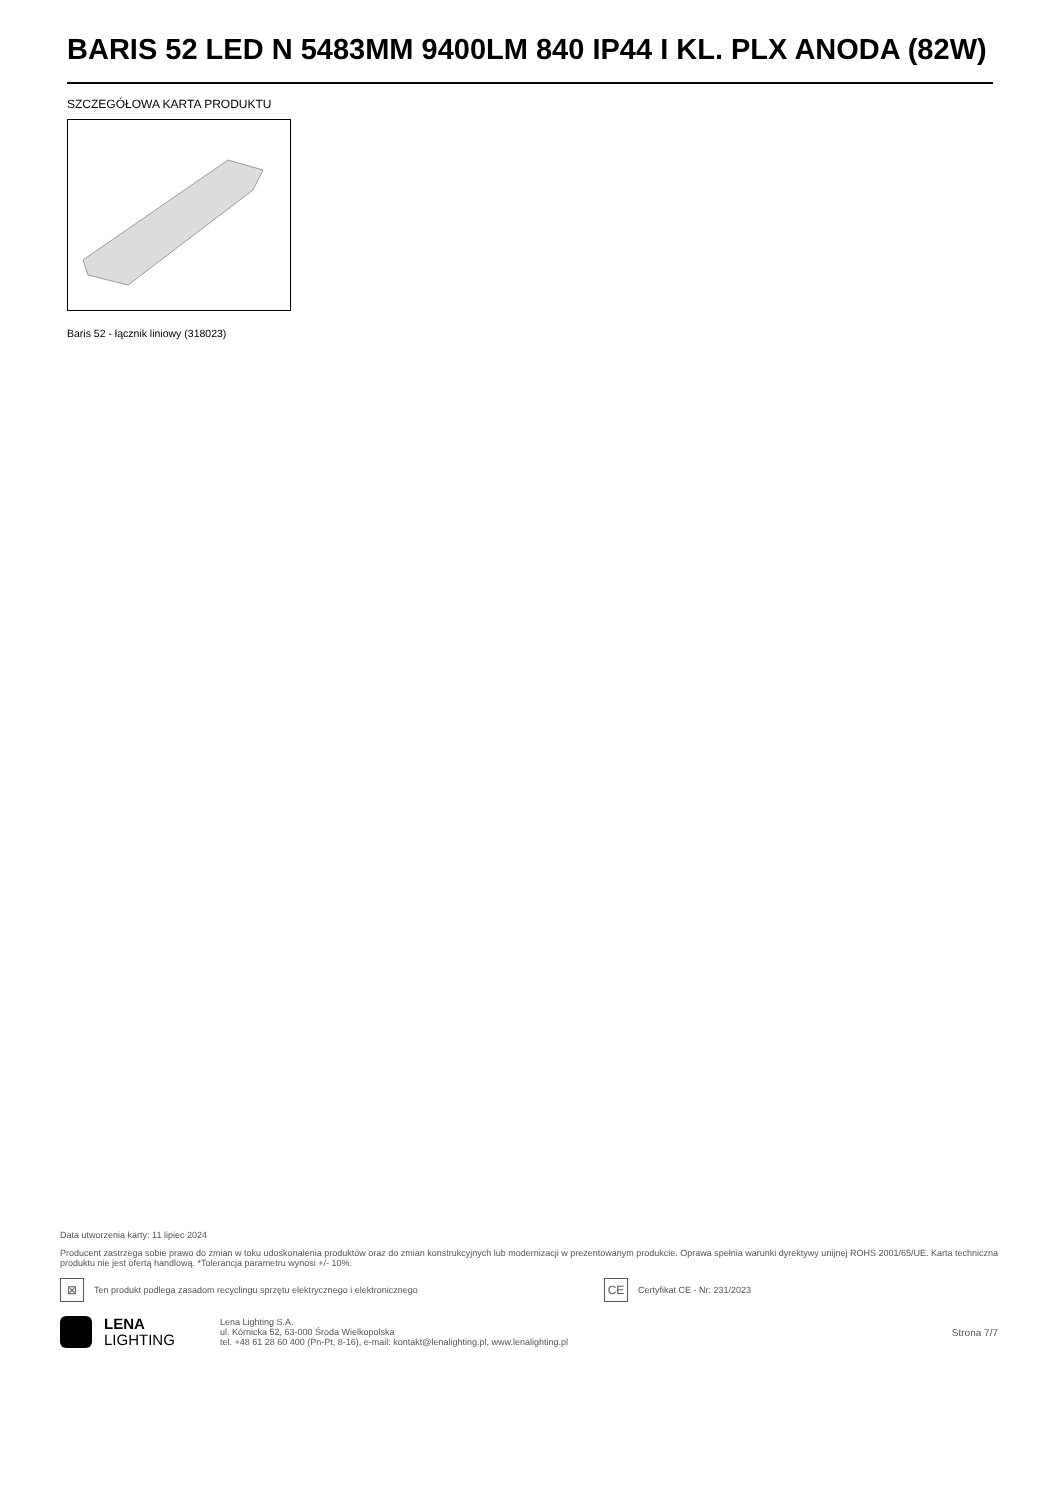BARIS 52 LED N 5483MM 9400LM 840 IP44 I KL. PLX ANODA (82W)
SZCZEGÓŁOWA KARTA PRODUKTU
Baris 52 - łącznik liniowy (318023)
Data utworzenia karty: 11 lipiec 2024
Producent zastrzega sobie prawo do zmian w toku udoskonalenia produktów oraz do zmian konstrukcyjnych lub modernizacji w prezentowanym produkcie. Oprawa spełnia warunki dyrektywy unijnej ROHS 2001/65/UE. Karta techniczna produktu nie jest ofertą handlową. *Tolerancja parametru wynosi +/- 10%.
⊠
Ten produkt podlega zasadom recyclingu sprzętu elektrycznego i elektronicznego
CE
Certyfikat CE - Nr: 231/2023
LENA
LIGHTING
Lena Lighting S.A.
ul. Kórnicka 52, 63-000 Środa Wielkopolska
tel. +48 61 28 60 400 (Pn-Pt, 8-16), e-mail: kontakt@lenalighting.pl, www.lenalighting.pl
Strona 7/7